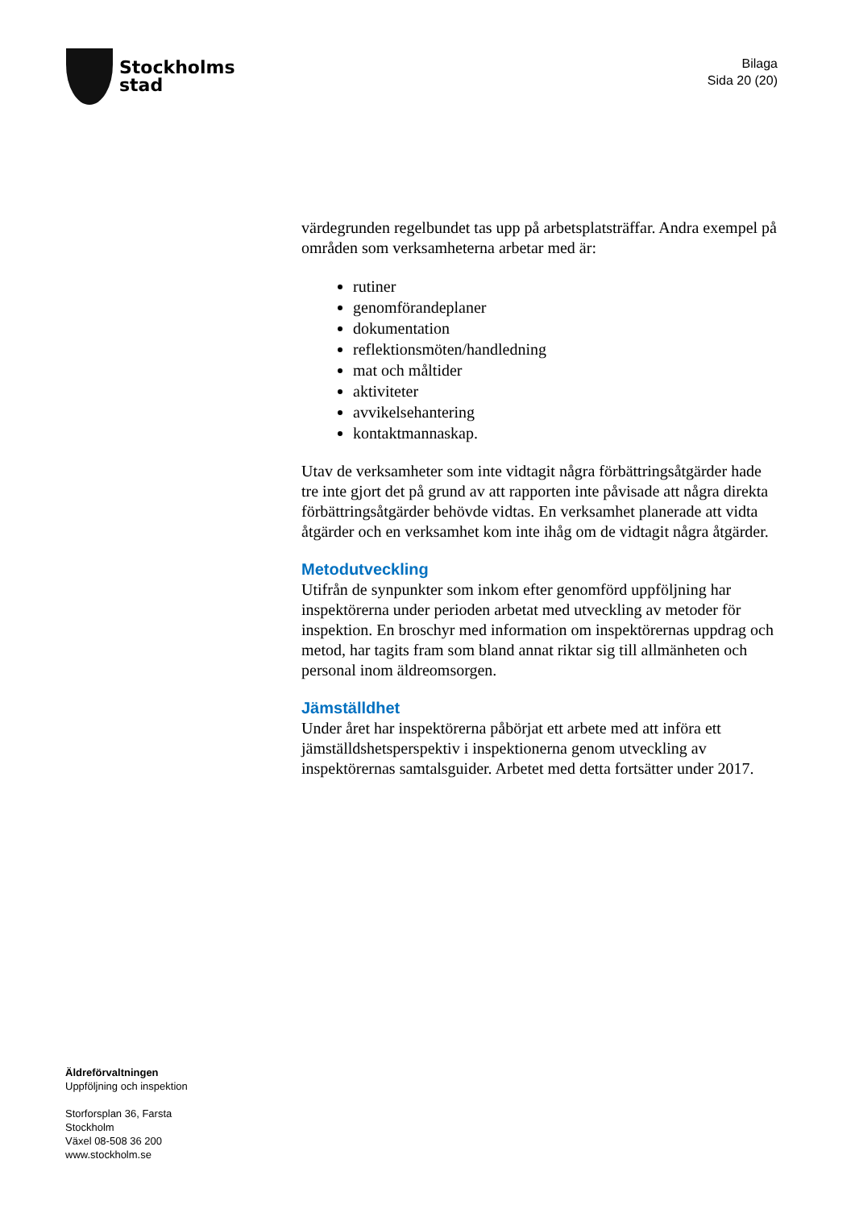Stockholms
stad
Bilaga
Sida 20 (20)
värdegrunden regelbundet tas upp på arbetsplatsträffar. Andra exempel på områden som verksamheterna arbetar med är:
rutiner
genomförandeplaner
dokumentation
reflektionsmöten/handledning
mat och måltider
aktiviteter
avvikelsehantering
kontaktmannaskap.
Utav de verksamheter som inte vidtagit några förbättringsåtgärder hade tre inte gjort det på grund av att rapporten inte påvisade att några direkta förbättringsåtgärder behövde vidtas. En verksamhet planerade att vidta åtgärder och en verksamhet kom inte ihåg om de vidtagit några åtgärder.
Metodutveckling
Utifrån de synpunkter som inkom efter genomförd uppföljning har inspektörerna under perioden arbetat med utveckling av metoder för inspektion. En broschyr med information om inspektörernas uppdrag och metod, har tagits fram som bland annat riktar sig till allmänheten och personal inom äldreomsorgen.
Jämställdhet
Under året har inspektörerna påbörjat ett arbete med att införa ett jämställdshetsperspektiv i inspektionerna genom utveckling av inspektörernas samtalsguider. Arbetet med detta fortsätter under 2017.
Äldreförvaltningen
Uppföljning och inspektion
Storforsplan 36, Farsta
Stockholm
Växel 08-508 36 200
www.stockholm.se